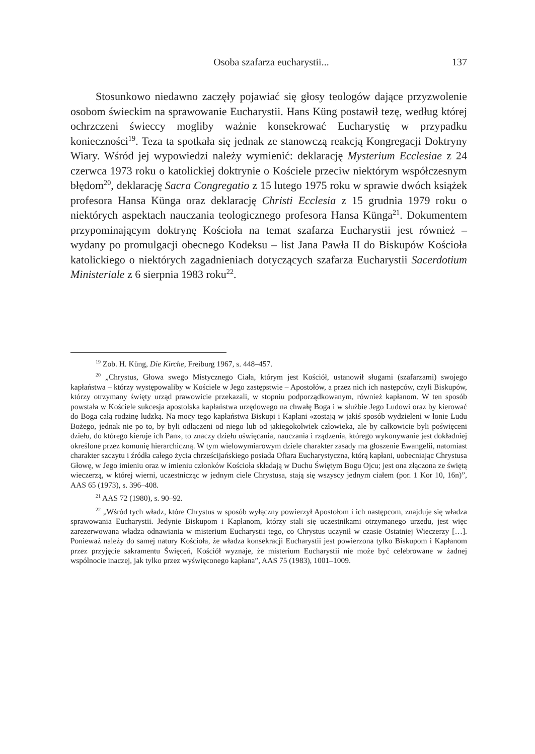Osoba szafarza eucharystii... 137
Stosunkowo niedawno zaczęły pojawiać się głosy teologów dające przyzwolenie osobom świeckim na sprawowanie Eucharystii. Hans Küng postawił tezę, według której ochrzczeni świeccy mogliby ważnie konsekrować Eucharystię w przypadku konieczności<sup>19</sup>. Teza ta spotkała się jednak ze stanowczą reakcją Kongregacji Doktryny Wiary. Wśród jej wypowiedzi należy wymienić: deklarację Mysterium Ecclesiae z 24 czerwca 1973 roku o katolickiej doktrynie o Kościele przeciw niektórym współczesnym błędom<sup>20</sup>, deklarację Sacra Congregatio z 15 lutego 1975 roku w sprawie dwóch książek profesora Hansa Künga oraz deklarację Christi Ecclesia z 15 grudnia 1979 roku o niektórych aspektach nauczania teologicznego profesora Hansa Künga<sup>21</sup>. Dokumentem przypominającym doktrynę Kościoła na temat szafarza Eucharystii jest również – wydany po promulgacji obecnego Kodeksu – list Jana Pawła II do Biskupów Kościoła katolickiego o niektórych zagadnieniach dotyczących szafarza Eucharystii Sacerdotium Ministeriale z 6 sierpnia 1983 roku<sup>22</sup>.
<sup>19</sup> Zob. H. Küng, Die Kirche, Freiburg 1967, s. 448–457.
<sup>20</sup> „Chrystus, Głowa swego Mistycznego Ciała, którym jest Kościół, ustanowił sługami (szafarzami) swojego kapłaństwa – którzy występowaliby w Kościele w Jego zastępstwie – Apostołów, a przez nich ich następców, czyli Biskupów, którzy otrzymany święty urząd prawowicie przekazali, w stopniu podporządkowanym, również kapłanom. W ten sposób powstała w Kościele sukcesja apostolska kapłaństwa urzędowego na chwałę Boga i w służbie Jego Ludowi oraz by kierować do Boga całą rodzinę ludzką. Na mocy tego kapłaństwa Biskupi i Kapłani «zostają w jakiś sposób wydzieleni w łonie Ludu Bożego, jednak nie po to, by byli odłączeni od niego lub od jakiegokolwiek człowieka, ale by całkowicie byli poświęceni dziełu, do którego kieruje ich Pan», to znaczy dziełu uświęcania, nauczania i rządzenia, którego wykonywanie jest dokładniej określone przez komunię hierarchiczną. W tym wielowymiarowym dziele charakter zasady ma głoszenie Ewangelii, natomiast charakter szczytu i źródła całego życia chrześcijańskiego posiada Ofiara Eucharystyczna, którą kapłani, uobecniając Chrystusa Głowę, w Jego imieniu oraz w imieniu członków Kościoła składają w Duchu Świętym Bogu Ojcu; jest ona złączona ze świętą wieczerzą, w której wierni, uczestnicząc w jednym ciele Chrystusa, stają się wszyscy jednym ciałem (por. 1 Kor 10, 16n)”, AAS 65 (1973), s. 396–408.
<sup>21</sup> AAS 72 (1980), s. 90–92.
<sup>22</sup> „Wśród tych władz, które Chrystus w sposób wyłączny powierzył Apostołom i ich następcom, znajduje się władza sprawowania Eucharystii. Jedynie Biskupom i Kapłanom, którzy stali się uczestnikami otrzymanego urzędu, jest więc zarezerwowana władza odnawiania w misterium Eucharystii tego, co Chrystus uczynił w czasie Ostatniej Wieczerzy […]. Ponieważ należy do samej natury Kościoła, że władza konsekracji Eucharystii jest powierzona tylko Biskupom i Kapłanom przez przyjęcie sakramentu Święceń, Kościół wyznaje, że misterium Eucharystii nie może być celebrowane w żadnej wspólnocie inaczej, jak tylko przez wyświęconego kapłana”, AAS 75 (1983), 1001–1009.